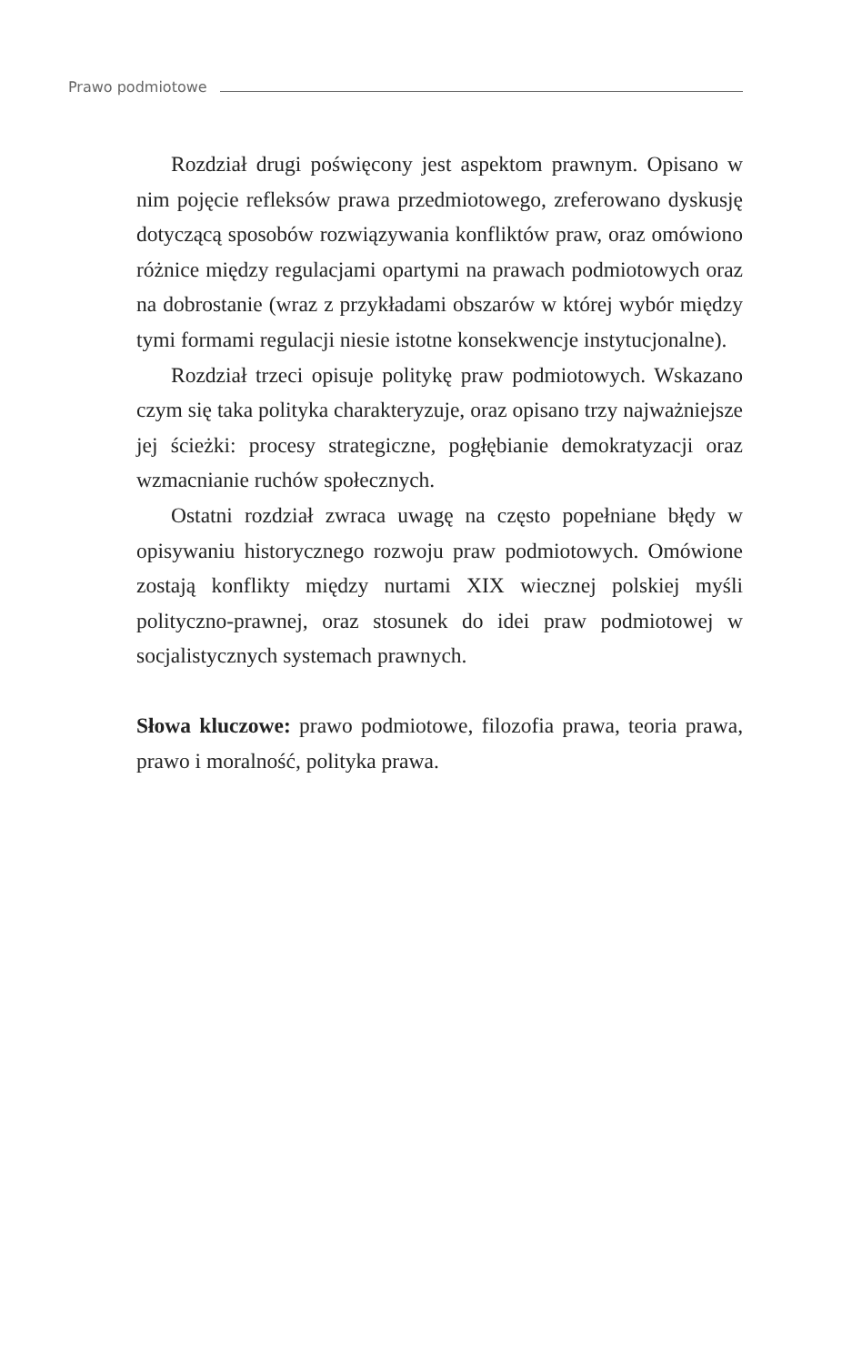Prawo podmiotowe
Rozdział drugi poświęcony jest aspektom prawnym. Opisano w nim pojęcie refleksów prawa przedmiotowego, zreferowano dyskusję dotyczącą sposobów rozwiązywania konfliktów praw, oraz omówiono różnice między regulacjami opartymi na prawach podmiotowych oraz na dobrostanie (wraz z przykładami obszarów w której wybór między tymi formami regulacji niesie istotne konsekwencje instytucjonalne).
Rozdział trzeci opisuje politykę praw podmiotowych. Wskazano czym się taka polityka charakteryzuje, oraz opisano trzy najważniejsze jej ścieżki: procesy strategiczne, pogłębianie demokratyzacji oraz wzmacnianie ruchów społecznych.
Ostatni rozdział zwraca uwagę na często popełniane błędy w opisywaniu historycznego rozwoju praw podmiotowych. Omówione zostają konflikty między nurtami XIX wiecznej polskiej myśli polityczno-prawnej, oraz stosunek do idei praw podmiotowej w socjalistycznych systemach prawnych.
Słowa kluczowe: prawo podmiotowe, filozofia prawa, teoria prawa, prawo i moralność, polityka prawa.